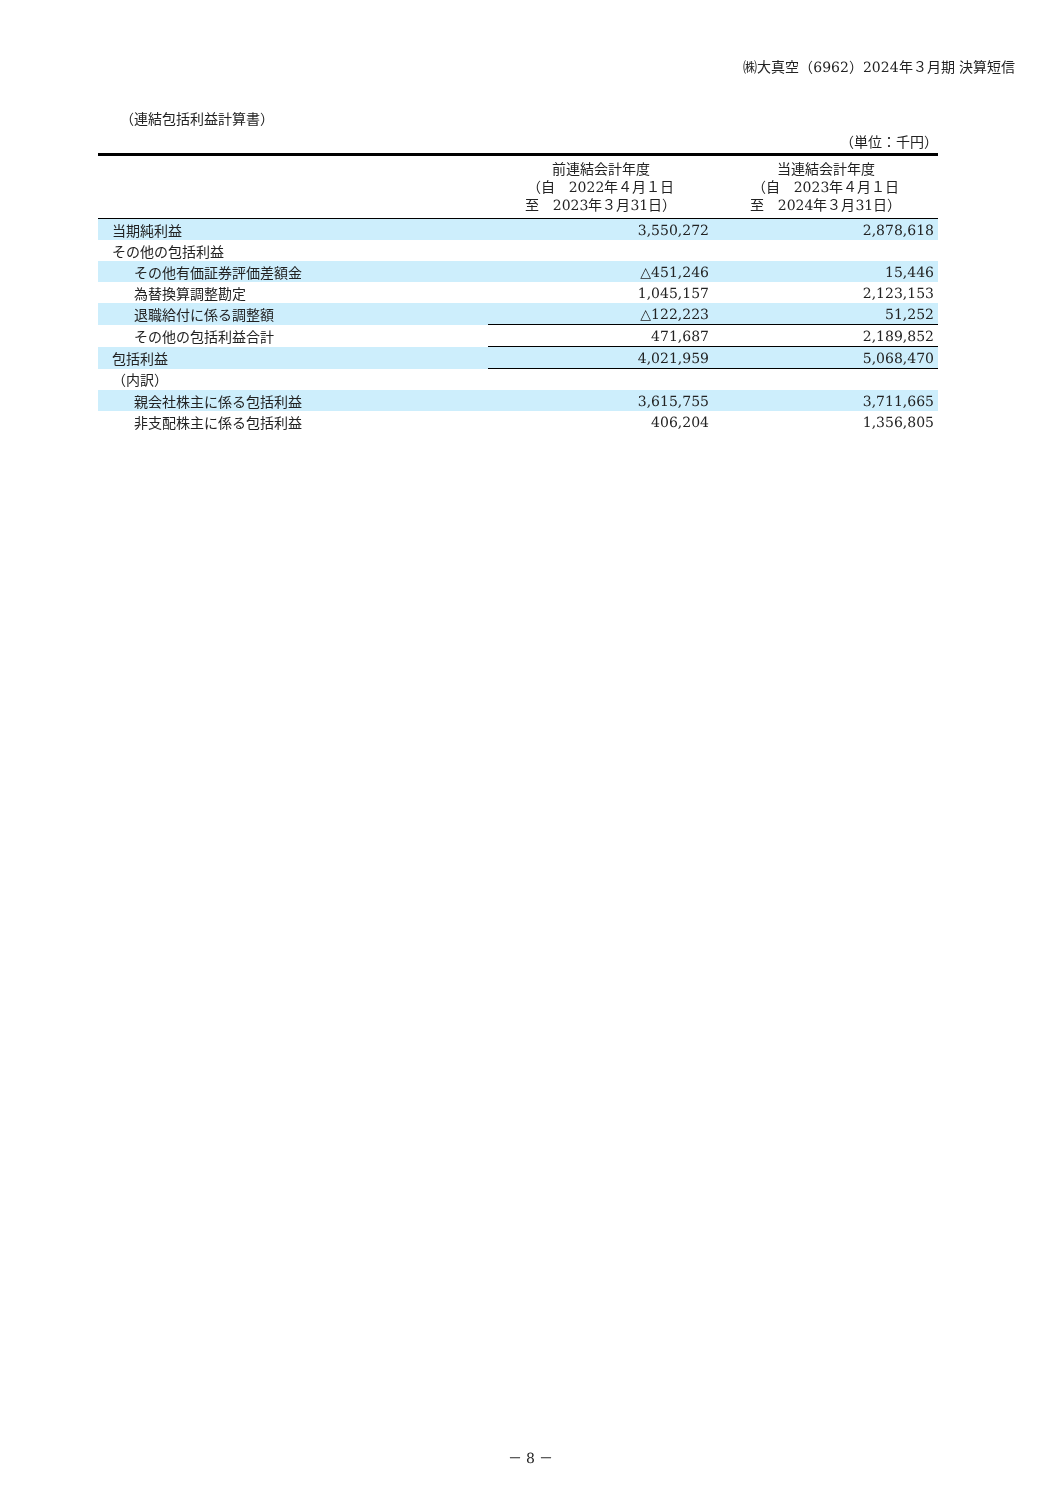㈱大真空（6962）2024年３月期 決算短信
（連結包括利益計算書）
（単位：千円）
| | 前連結会計年度 （自 2022年４月１日 至 2023年３月31日） | 当連結会計年度 （自 2023年４月１日 至 2024年３月31日） |
| --- | --- | --- |
| 当期純利益 | 3,550,272 | 2,878,618 |
| その他の包括利益 | | |
| その他有価証券評価差額金 | △451,246 | 15,446 |
| 為替換算調整勘定 | 1,045,157 | 2,123,153 |
| 退職給付に係る調整額 | △122,223 | 51,252 |
| その他の包括利益合計 | 471,687 | 2,189,852 |
| 包括利益 | 4,021,959 | 5,068,470 |
| （内訳） | | |
| 親会社株主に係る包括利益 | 3,615,755 | 3,711,665 |
| 非支配株主に係る包括利益 | 406,204 | 1,356,805 |
－ 8 －